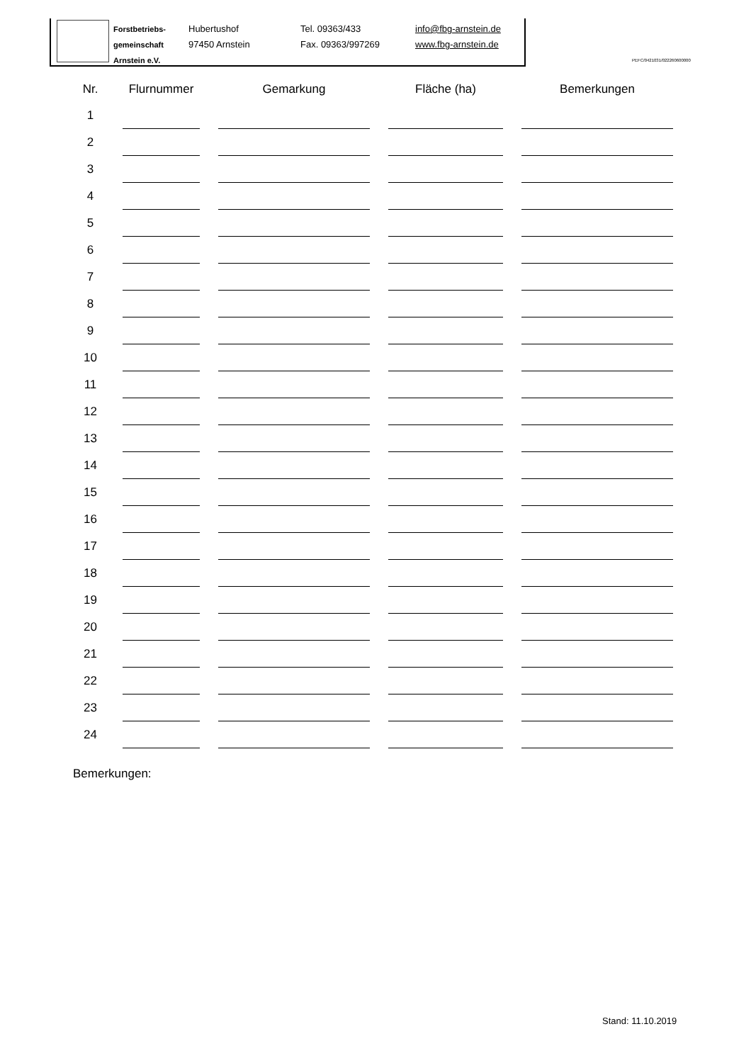Forstbetriebs-
gemeinschaft
Arnstein e.V.
Hubertushof
97450 Arnstein
Tel. 09363/433
Fax. 09363/997269
info@fbg-arnstein.de
www.fbg-arnstein.de
PEFC/0421031/022260600000
| Nr. | Flurnummer | Gemarkung | Fläche (ha) | Bemerkungen |
| --- | --- | --- | --- | --- |
| 1 | | | | |
| 2 | | | | |
| 3 | | | | |
| 4 | | | | |
| 5 | | | | |
| 6 | | | | |
| 7 | | | | |
| 8 | | | | |
| 9 | | | | |
| 10 | | | | |
| 11 | | | | |
| 12 | | | | |
| 13 | | | | |
| 14 | | | | |
| 15 | | | | |
| 16 | | | | |
| 17 | | | | |
| 18 | | | | |
| 19 | | | | |
| 20 | | | | |
| 21 | | | | |
| 22 | | | | |
| 23 | | | | |
| 24 | | | | |
Bemerkungen:
Stand: 11.10.2019